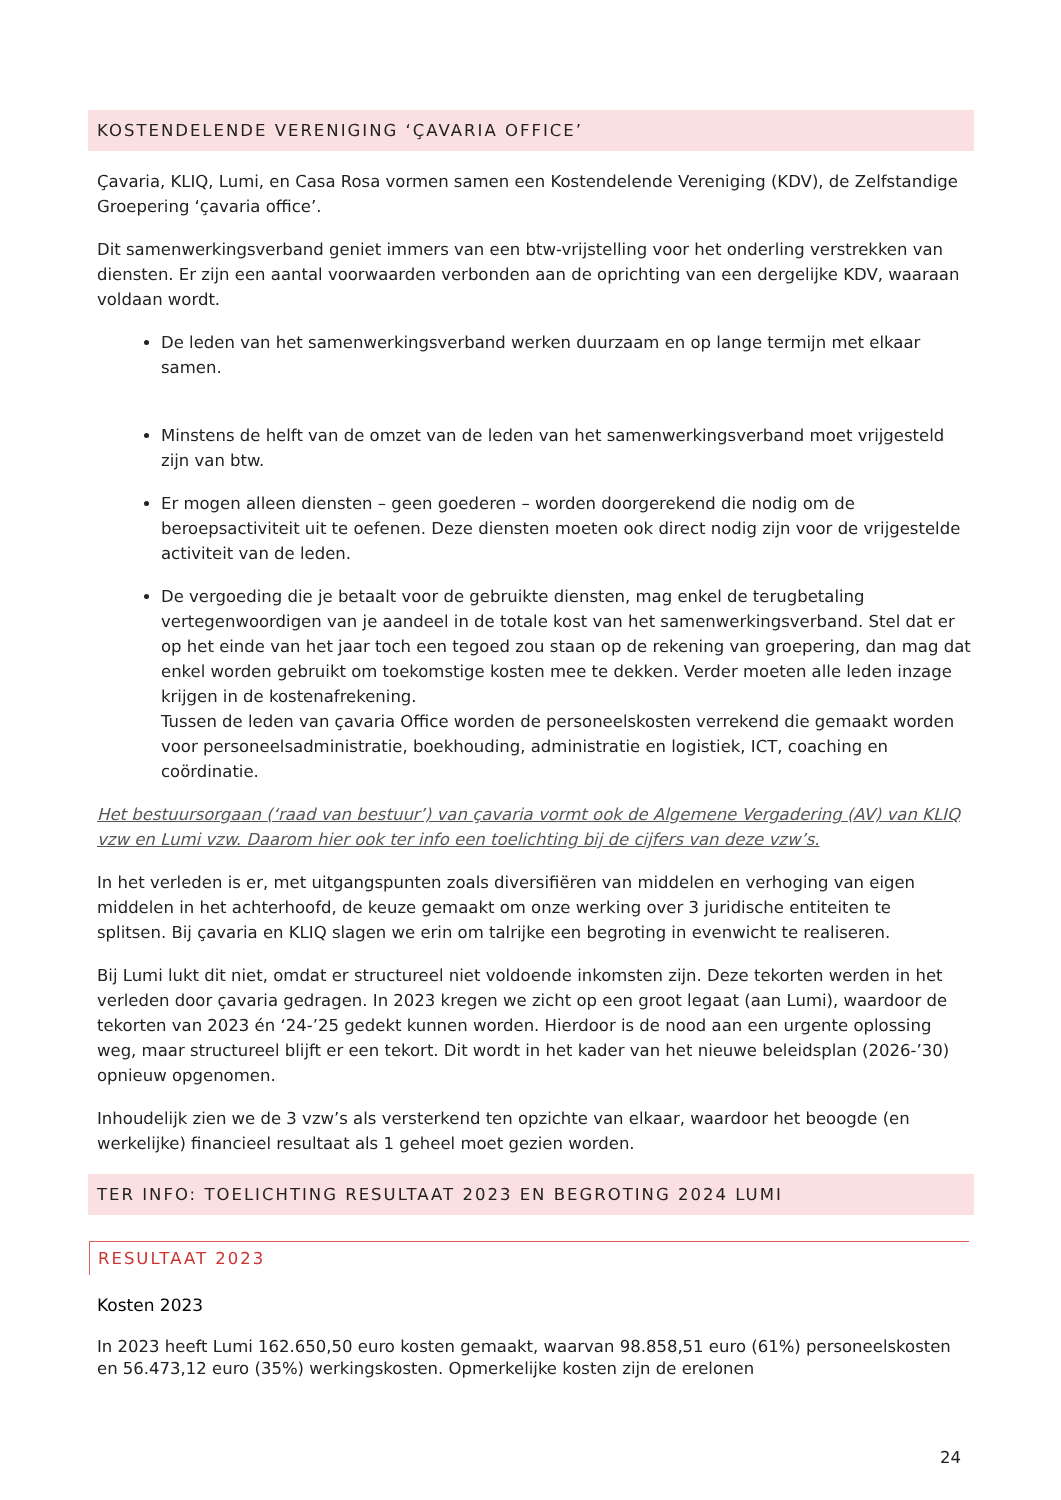KOSTENDELENDE VERENIGING ‘ÇAVARIA OFFICE’
Çavaria, KLIQ, Lumi, en Casa Rosa vormen samen een Kostendelende Vereniging (KDV), de Zelfstandige Groepering ‘çavaria office’.
Dit samenwerkingsverband geniet immers van een btw-vrijstelling voor het onderling verstrekken van diensten. Er zijn een aantal voorwaarden verbonden aan de oprichting van een dergelijke KDV, waaraan voldaan wordt.
De leden van het samenwerkingsverband werken duurzaam en op lange termijn met elkaar samen.
Minstens de helft van de omzet van de leden van het samenwerkingsverband moet vrijgesteld zijn van btw.
Er mogen alleen diensten – geen goederen – worden doorgerekend die nodig om de beroepsactiviteit uit te oefenen. Deze diensten moeten ook direct nodig zijn voor de vrijgestelde activiteit van de leden.
De vergoeding die je betaalt voor de gebruikte diensten, mag enkel de terugbetaling vertegenwoordigen van je aandeel in de totale kost van het samenwerkingsverband. Stel dat er op het einde van het jaar toch een tegoed zou staan op de rekening van groepering, dan mag dat enkel worden gebruikt om toekomstige kosten mee te dekken. Verder moeten alle leden inzage krijgen in de kostenafrekening.
Tussen de leden van çavaria Office worden de personeelskosten verrekend die gemaakt worden voor personeelsadministratie, boekhouding, administratie en logistiek, ICT, coaching en coördinatie.
Het bestuursorgaan (‘raad van bestuur’) van çavaria vormt ook de Algemene Vergadering (AV) van KLIQ vzw en Lumi vzw. Daarom hier ook ter info een toelichting bij de cijfers van deze vzw’s.
In het verleden is er, met uitgangspunten zoals diversifiëren van middelen en verhoging van eigen middelen in het achterhoofd, de keuze gemaakt om onze werking over 3 juridische entiteiten te splitsen. Bij çavaria en KLIQ slagen we erin om talrijke een begroting in evenwicht te realiseren.
Bij Lumi lukt dit niet, omdat er structureel niet voldoende inkomsten zijn. Deze tekorten werden in het verleden door çavaria gedragen. In 2023 kregen we zicht op een groot legaat (aan Lumi), waardoor de tekorten van 2023 én ‘24-’25 gedekt kunnen worden. Hierdoor is de nood aan een urgente oplossing weg, maar structureel blijft er een tekort. Dit wordt in het kader van het nieuwe beleidsplan (2026-’30) opnieuw opgenomen.
Inhoudelijk zien we de 3 vzw’s als versterkend ten opzichte van elkaar, waardoor het beoogde (en werkelijke) financieel resultaat als 1 geheel moet gezien worden.
TER INFO: TOELICHTING RESULTAAT 2023 EN BEGROTING 2024 LUMI
RESULTAAT 2023
Kosten 2023
In 2023 heeft Lumi 162.650,50 euro kosten gemaakt, waarvan 98.858,51 euro (61%) personeelskosten en 56.473,12 euro (35%) werkingskosten. Opmerkelijke kosten zijn de erelonen
24